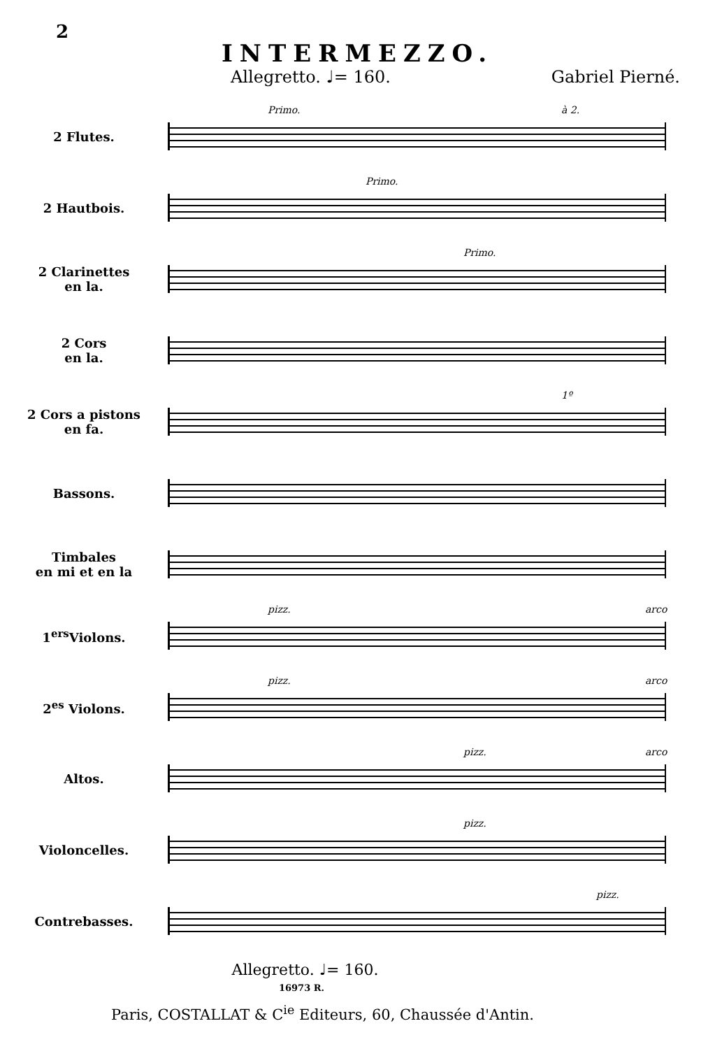2
INTERMEZZO.
Allegretto. ♩= 160. Gabriel Pierné.
2 Flutes.
Primo. à 2.
2 Hautbois.
Primo.
2 Clarinettes
en la.
Primo.
2 Cors
en la.
2 Cors a pistons
en fa.
1º
Bassons.
Timbales
en mi et en la
1<sup>ers</sup>Violons.
pizz. arco
2<sup>es</sup> Violons.
pizz. arco
Altos.
pizz. arco
Violoncelles.
pizz.
Contrebasses.
pizz.
Allegretto. ♩= 160.
16973 R.
Paris, COSTALLAT & C<sup>ie</sup> Editeurs, 60, Chaussée d'Antin.